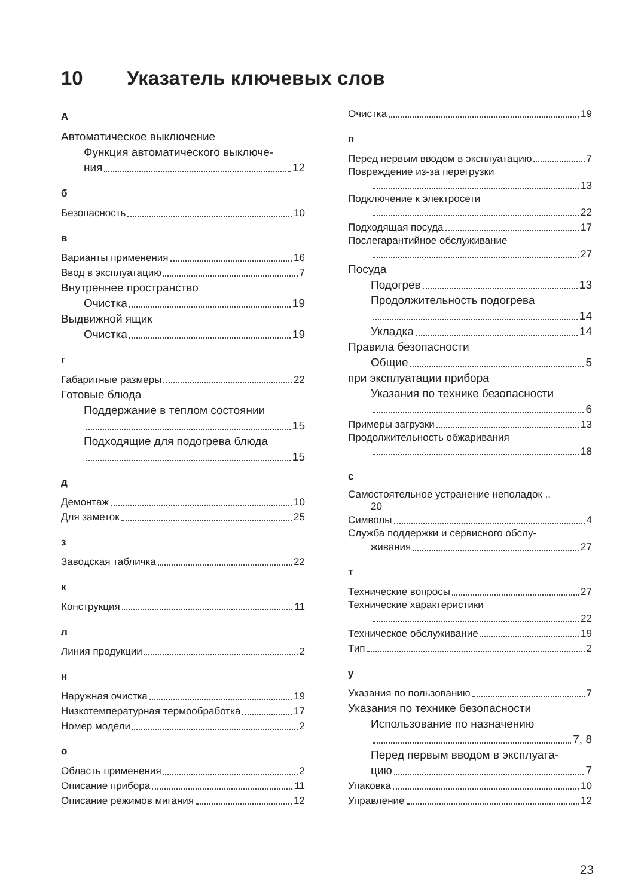10 Указатель ключевых слов
А
Автоматическое выключение
Функция автоматического выключе-
ния 12
б
Безопасность 10
в
Варианты применения 16
Ввод в эксплуатацию 7
Внутреннее пространство
Очистка 19
Выдвижной ящик
Очистка 19
г
Габаритные размеры 22
Готовые блюда
Поддержание в теплом состоянии
15
Подходящие для подогрева блюда
15
д
Демонтаж 10
Для заметок 25
з
Заводская табличка 22
к
Конструкция 11
л
Линия продукции 2
н
Наружная очистка 19
Низкотемпературная термообработка 17
Номер модели 2
о
Область применения 2
Описание прибора 11
Описание режимов мигания 12
Очистка 19
п
Перед первым вводом в эксплуатацию 7
Повреждение из-за перегрузки
13
Подключение к электросети
22
Подходящая посуда 17
Послегарантийное обслуживание
27
Посуда
Подогрев 13
Продолжительность подогрева
14
Укладка 14
Правила безопасности
Общие 5
при эксплуатации прибора
Указания по технике безопасности
6
Примеры загрузки 13
Продолжительность обжаривания
18
с
Самостоятельное устранение неполадок ..
20
Символы 4
Служба поддержки и сервисного обслу-
живания 27
т
Технические вопросы 27
Технические характеристики
22
Техническое обслуживание 19
Тип 2
у
Указания по пользованию 7
Указания по технике безопасности
Использование по назначению
7, 8
Перед первым вводом в эксплуата-
цию 7
Упаковка 10
Управление 12
23